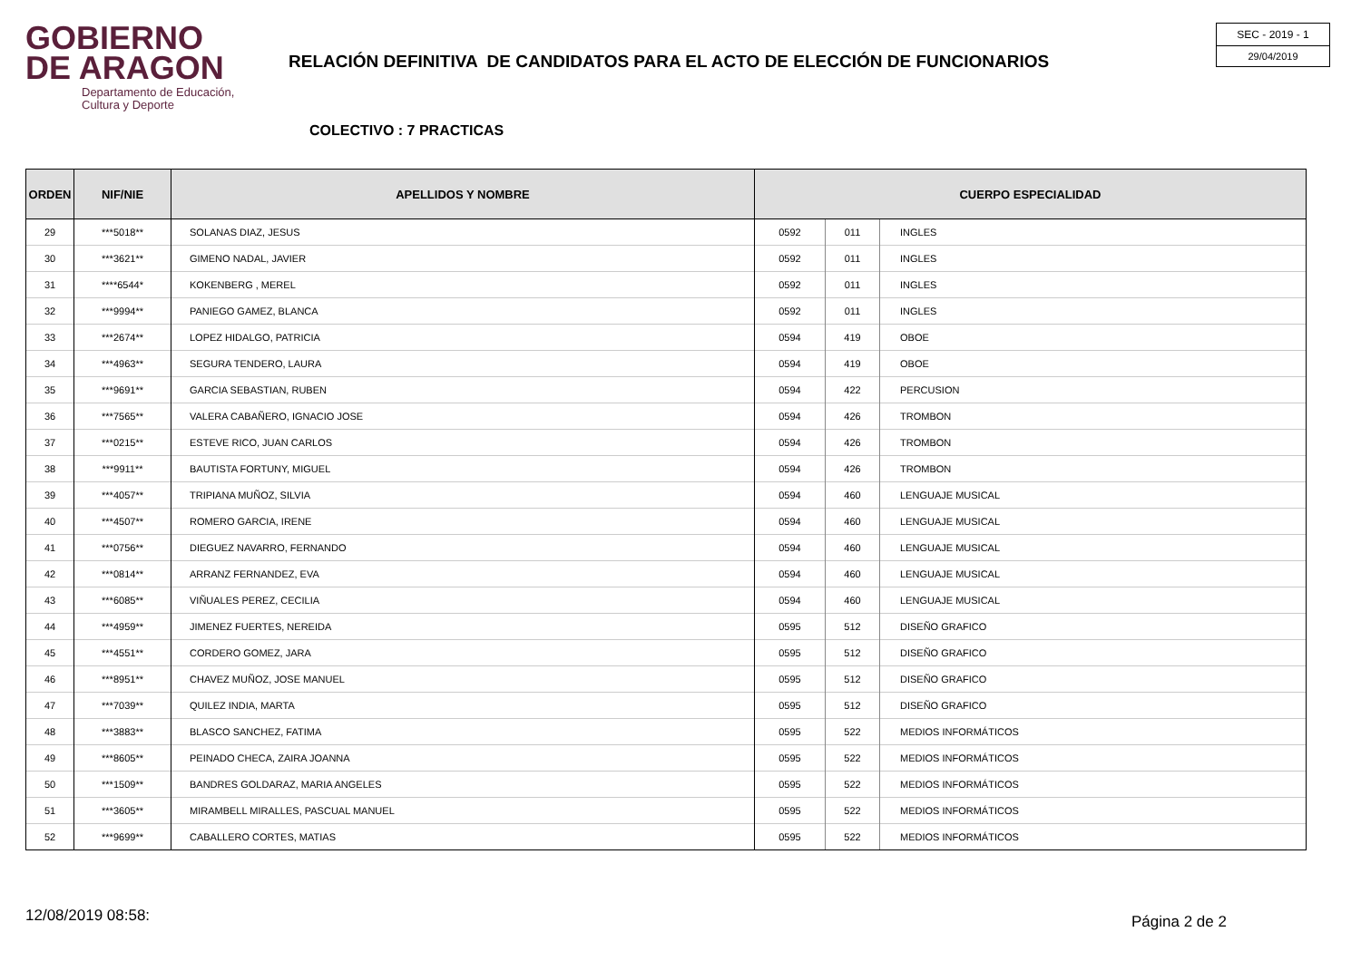GOBIERNO
DE ARAGON
Departamento de Educación,
Cultura y Deporte
RELACIÓN DEFINITIVA DE CANDIDATOS PARA EL ACTO DE ELECCIÓN DE FUNCIONARIOS
SEC - 2019 - 1
29/04/2019
COLECTIVO : 7 PRACTICAS
| ORDEN | NIF/NIE | APELLIDOS Y NOMBRE | CUERPO ESPECIALIDAD | | |
| --- | --- | --- | --- | --- | --- |
| 29 | ***5018** | SOLANAS DIAZ, JESUS | 0592 | 011 | INGLES |
| 30 | ***3621** | GIMENO NADAL, JAVIER | 0592 | 011 | INGLES |
| 31 | ****6544* | KOKENBERG , MEREL | 0592 | 011 | INGLES |
| 32 | ***9994** | PANIEGO GAMEZ, BLANCA | 0592 | 011 | INGLES |
| 33 | ***2674** | LOPEZ HIDALGO, PATRICIA | 0594 | 419 | OBOE |
| 34 | ***4963** | SEGURA TENDERO, LAURA | 0594 | 419 | OBOE |
| 35 | ***9691** | GARCIA SEBASTIAN, RUBEN | 0594 | 422 | PERCUSION |
| 36 | ***7565** | VALERA CABAÑERO, IGNACIO JOSE | 0594 | 426 | TROMBON |
| 37 | ***0215** | ESTEVE RICO, JUAN CARLOS | 0594 | 426 | TROMBON |
| 38 | ***9911** | BAUTISTA FORTUNY, MIGUEL | 0594 | 426 | TROMBON |
| 39 | ***4057** | TRIPIANA MUÑOZ, SILVIA | 0594 | 460 | LENGUAJE MUSICAL |
| 40 | ***4507** | ROMERO GARCIA, IRENE | 0594 | 460 | LENGUAJE MUSICAL |
| 41 | ***0756** | DIEGUEZ NAVARRO, FERNANDO | 0594 | 460 | LENGUAJE MUSICAL |
| 42 | ***0814** | ARRANZ FERNANDEZ, EVA | 0594 | 460 | LENGUAJE MUSICAL |
| 43 | ***6085** | VIÑUALES PEREZ, CECILIA | 0594 | 460 | LENGUAJE MUSICAL |
| 44 | ***4959** | JIMENEZ FUERTES, NEREIDA | 0595 | 512 | DISEÑO GRAFICO |
| 45 | ***4551** | CORDERO GOMEZ, JARA | 0595 | 512 | DISEÑO GRAFICO |
| 46 | ***8951** | CHAVEZ MUÑOZ, JOSE MANUEL | 0595 | 512 | DISEÑO GRAFICO |
| 47 | ***7039** | QUILEZ INDIA, MARTA | 0595 | 512 | DISEÑO GRAFICO |
| 48 | ***3883** | BLASCO SANCHEZ, FATIMA | 0595 | 522 | MEDIOS INFORMÁTICOS |
| 49 | ***8605** | PEINADO CHECA, ZAIRA JOANNA | 0595 | 522 | MEDIOS INFORMÁTICOS |
| 50 | ***1509** | BANDRES GOLDARAZ, MARIA ANGELES | 0595 | 522 | MEDIOS INFORMÁTICOS |
| 51 | ***3605** | MIRAMBELL MIRALLES, PASCUAL MANUEL | 0595 | 522 | MEDIOS INFORMÁTICOS |
| 52 | ***9699** | CABALLERO CORTES, MATIAS | 0595 | 522 | MEDIOS INFORMÁTICOS |
12/08/2019 08:58: Página 2 de 2